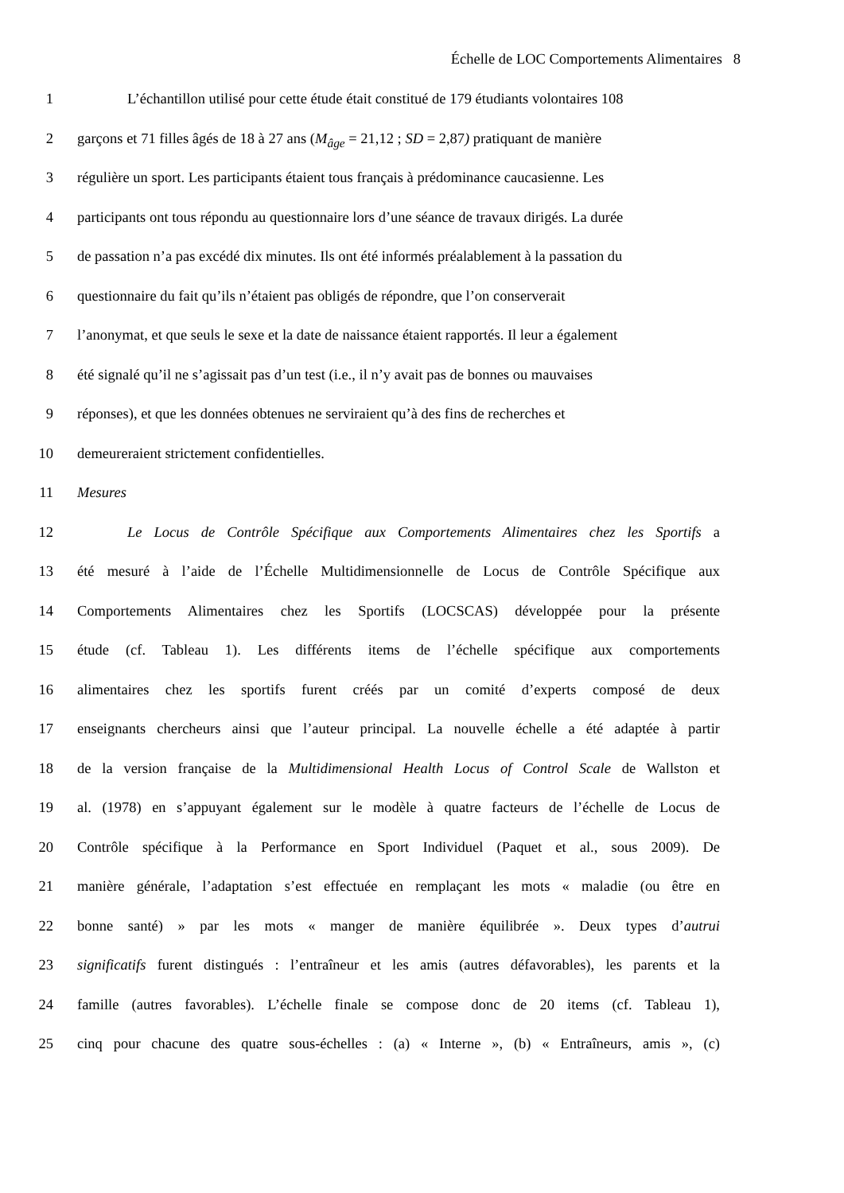Échelle de LOC Comportements Alimentaires 8
1 L’échantillon utilisé pour cette étude était constitué de 179 étudiants volontaires 108
2 garçons et 71 filles âgés de 18 à 27 ans (M<sub>âge</sub> = 21,12 ; SD = 2,87) pratiquant de manière
3 régulière un sport. Les participants étaient tous français à prédominance caucasienne. Les
4 participants ont tous répondu au questionnaire lors d’une séance de travaux dirigés. La durée
5 de passation n’a pas excédé dix minutes. Ils ont été informés préalablement à la passation du
6 questionnaire du fait qu’ils n’étaient pas obligés de répondre, que l’on conserverait
7 l’anonymat, et que seuls le sexe et la date de naissance étaient rapportés. Il leur a également
8 été signalé qu’il ne s’agissait pas d’un test (i.e., il n’y avait pas de bonnes ou mauvaises
9 réponses), et que les données obtenues ne serviraient qu’à des fins de recherches et
10 demeureraient strictement confidentielles.
11 Mesures
12 Le Locus de Contrôle Spécifique aux Comportements Alimentaires chez les Sportifs a
13 été mesuré à l’aide de l’Échelle Multidimensionnelle de Locus de Contrôle Spécifique aux
14 Comportements Alimentaires chez les Sportifs (LOCSCAS) développée pour la présente
15 étude (cf. Tableau 1). Les différents items de l’échelle spécifique aux comportements
16 alimentaires chez les sportifs furent créés par un comité d’experts composé de deux
17 enseignants chercheurs ainsi que l’auteur principal. La nouvelle échelle a été adaptée à partir
18 de la version française de la Multidimensional Health Locus of Control Scale de Wallston et
19 al. (1978) en s’appuyant également sur le modèle à quatre facteurs de l’échelle de Locus de
20 Contrôle spécifique à la Performance en Sport Individuel (Paquet et al., sous 2009). De
21 manière générale, l’adaptation s’est effectuée en remplaçant les mots « maladie (ou être en
22 bonne santé) » par les mots « manger de manière équilibrée ». Deux types d’autrui
23 significatifs furent distingués : l’entraîneur et les amis (autres défavorables), les parents et la
24 famille (autres favorables). L’échelle finale se compose donc de 20 items (cf. Tableau 1),
25 cinq pour chacune des quatre sous-échelles : (a) « Interne », (b) « Entraîneurs, amis », (c)